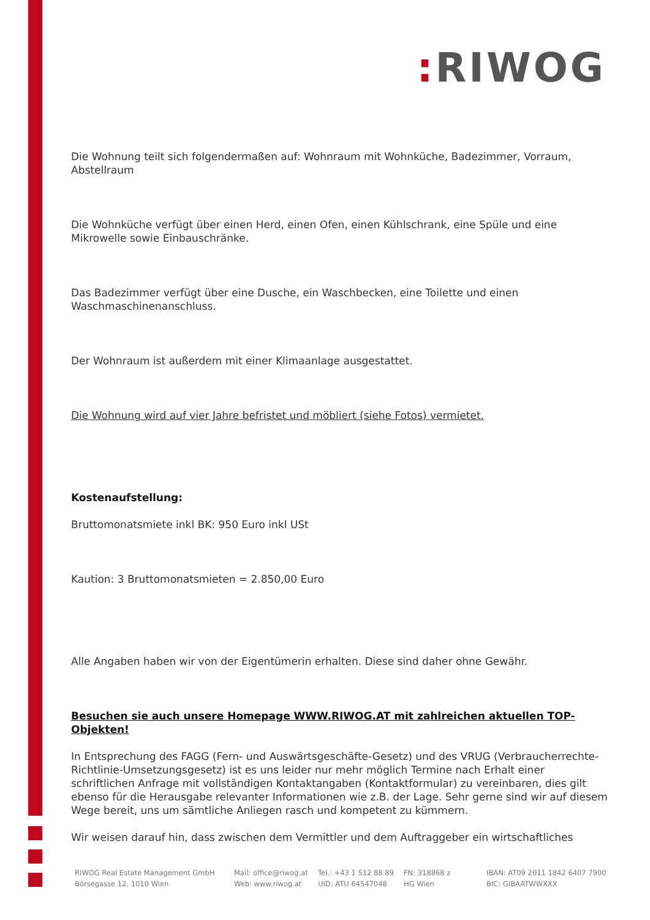: RIWOG
Die Wohnung teilt sich folgendermaßen auf: Wohnraum mit Wohnküche, Badezimmer, Vorraum, Abstellraum
Die Wohnküche verfügt über einen Herd, einen Ofen, einen Kühlschrank, eine Spüle und eine Mikrowelle sowie Einbauschränke.
Das Badezimmer verfügt über eine Dusche, ein Waschbecken, eine Toilette und einen Waschmaschinenanschluss.
Der Wohnraum ist außerdem mit einer Klimaanlage ausgestattet.
Die Wohnung wird auf vier Jahre befristet und möbliert (siehe Fotos) vermietet.
Kostenaufstellung:
Bruttomonatsmiete inkl BK: 950 Euro inkl USt
Kaution: 3 Bruttomonatsmieten = 2.850,00 Euro
Alle Angaben haben wir von der Eigentümerin erhalten. Diese sind daher ohne Gewähr.
Besuchen sie auch unsere Homepage WWW.RIWOG.AT mit zahlreichen aktuellen TOP- Objekten!
In Entsprechung des FAGG (Fern- und Auswärtsgeschäfte-Gesetz) und des VRUG (Verbraucherrechte-Richtlinie-Umsetzungsgesetz) ist es uns leider nur mehr möglich Termine nach Erhalt einer schriftlichen Anfrage mit vollständigen Kontaktangaben (Kontaktformular) zu vereinbaren, dies gilt ebenso für die Herausgabe relevanter Informationen wie z.B. der Lage. Sehr gerne sind wir auf diesem Wege bereit, uns um sämtliche Anliegen rasch und kompetent zu kümmern.
Wir weisen darauf hin, dass zwischen dem Vermittler und dem Auftraggeber ein wirtschaftliches
RIWOG Real Estate Management GmbH
Börsegasse 12, 1010 Wien
Mail: office@riwog.at
Web: www.riwog.at
Tel.: +43 1 512 88 89
UID: ATU 64547048
FN: 318868 z
HG Wien
IBAN: AT09 2011 1842 6407 7900
BIC: GIBAATWWXXX